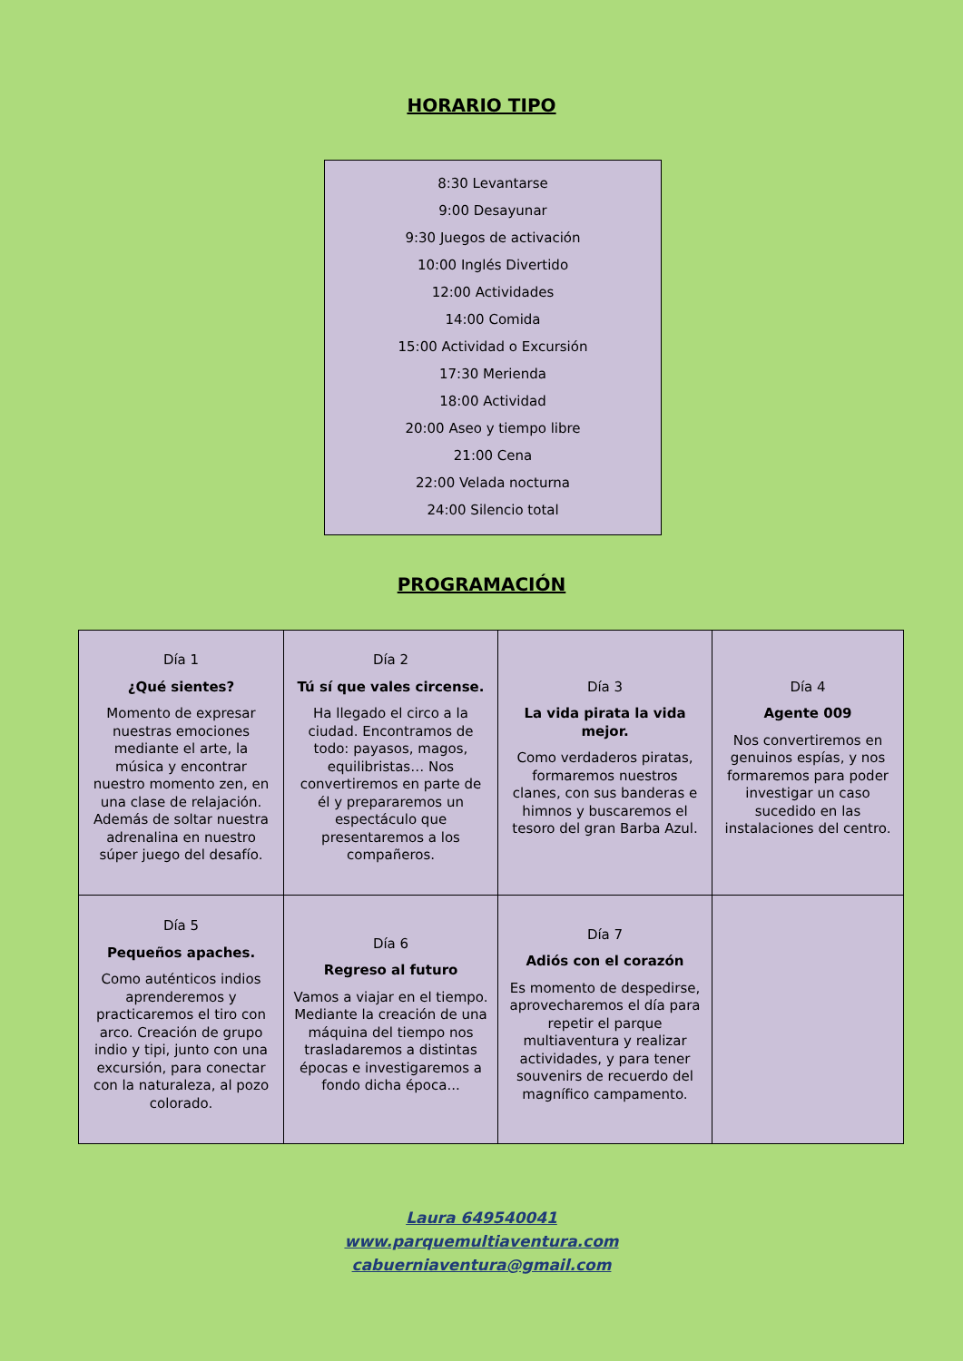HORARIO TIPO
8:30 Levantarse
9:00 Desayunar
9:30 Juegos de activación
10:00 Inglés Divertido
12:00 Actividades
14:00 Comida
15:00 Actividad o Excursión
17:30 Merienda
18:00 Actividad
20:00 Aseo y tiempo libre
21:00 Cena
22:00 Velada nocturna
24:00 Silencio total
PROGRAMACIÓN
| Día 1 ¿Qué sientes? Momento de expresar nuestras emociones mediante el arte, la música y encontrar nuestro momento zen, en una clase de relajación. Además de soltar nuestra adrenalina en nuestro súper juego del desafío. | Día 2 Tú sí que vales circense. Ha llegado el circo a la ciudad. Encontramos de todo: payasos, magos, equilibristas… Nos convertiremos en parte de él y prepararemos un espectáculo que presentaremos a los compañeros. | Día 3 La vida pirata la vida mejor. Como verdaderos piratas, formaremos nuestros clanes, con sus banderas e himnos y buscaremos el tesoro del gran Barba Azul. | Día 4 Agente 009 Nos convertiremos en genuinos espías, y nos formaremos para poder investigar un caso sucedido en las instalaciones del centro. |
| Día 5 Pequeños apaches. Como auténticos indios aprenderemos y practicaremos el tiro con arco. Creación de grupo indio y tipi, junto con una excursión, para conectar con la naturaleza, al pozo colorado. | Día 6 Regreso al futuro Vamos a viajar en el tiempo. Mediante la creación de una máquina del tiempo nos trasladaremos a distintas épocas e investigaremos a fondo dicha época... | Día 7 Adiós con el corazón Es momento de despedirse, aprovecharemos el día para repetir el parque multiaventura y realizar actividades, y para tener souvenirs de recuerdo del magnífico campamento. | |
Laura 649540041
www.parquemultiaventura.com
cabuerniaventura@gmail.com